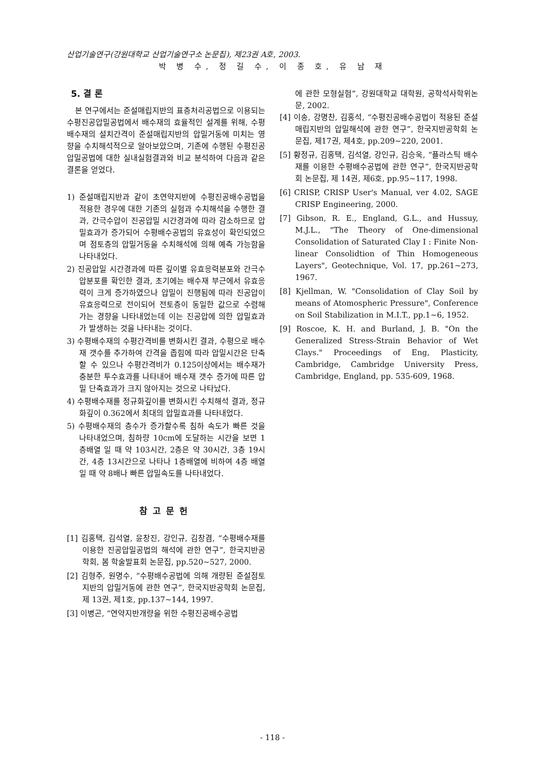산업기술연구(강원대학교 산업기술연구소 논문집), 제23권 A호, 2003.
박 병 수, 정 길 수, 이 종 호, 유 남 재
5. 결 론
본 연구에서는 준설매립지반의 표층처리공법으로 이용되는 수평진공압밀공법에서 배수재의 효율적인 설계를 위해, 수평배수재의 설치간격이 준설매립지반의 압밀거동에 미치는 영향을 수치해석적으로 알아보았으며, 기존에 수행된 수평진공압밀공법에 대한 실내실험결과와 비교 분석하여 다음과 같은 결론을 얻었다.
1) 준설매립지반과 같이 초연약지반에 수평진공배수공법을 적용한 경우에 대한 기존의 실험과 수치해석을 수행한 결과, 간극수압이 진공압밀 시간경과에 따라 감소하므로 압밀효과가 증가되어 수평배수공법의 유효성이 확인되었으며 점토층의 압밀거동을 수치해석에 의해 예측 가능함을 나타내었다.
2) 진공압밀 시간경과에 따른 깊이별 유효응력분포와 간극수압분포를 확인한 결과, 초기에는 배수재 부근에서 유효응력이 크게 증가하였으나 압밀이 진행됨에 따라 진공압이 유효응력으로 전이되어 전토층이 동일한 값으로 수렴해 가는 경향을 나타내었는데 이는 진공압에 의한 압밀효과가 발생하는 것을 나타내는 것이다.
3) 수평배수재의 수평간격비를 변화시킨 결과, 수평으로 배수재 갯수를 추가하여 간격을 좁힘에 따라 압밀시간은 단축할 수 있으나 수평간격비가 0.125이상에서는 배수재가 충분한 투수효과를 나타내어 배수재 갯수 증가에 따른 압밀 단축효과가 크지 않아지는 것으로 나타났다.
4) 수평배수재를 정규화깊이를 변화시킨 수치해석 결과, 정규화깊이 0.362에서 최대의 압밀효과를 나타내었다.
5) 수평배수재의 층수가 증가할수록 침하 속도가 빠른 것을 나타내었으며, 침하량 10cm에 도달하는 시간을 보면 1층배열 일 때 약 103시간, 2층은 약 30시간, 3층 19시간, 4층 13시간으로 나타나 1층배열에 비하여 4층 배열일 때 약 8배나 빠른 압밀속도를 나타내었다.
참고문헌
[1] 김홍택, 김석열, 윤창진, 강인규, 김창겸, “수평배수재를 이용한 진공압밀공법의 해석에 관한 연구”, 한국지반공학회, 봄 학술발표회 논문집, pp.520~527, 2000.
[2] 김형주, 원명수, “수평배수공법에 의해 개량된 준설점토지반의 압밀거동에 관한 연구”, 한국지반공학회 논문집, 제 13권, 제1호, pp.137~144, 1997.
[3] 이병곤, “연약지반개량을 위한 수평진공배수공법
에 관한 모형실험”, 강원대학교 대학원, 공학석사학위논문, 2002.
[4] 이송, 강명찬, 김홍석, “수평진공배수공법이 적용된 준설매립지반의 압밀해석에 관한 연구”, 한국지반공학회 논문집, 제17권, 제4호, pp.209~220, 2001.
[5] 황정규, 김홍택, 김석열, 강인규, 김승욱, “플라스틱 배수재를 이용한 수평배수공법에 관한 연구”, 한국지반공학회 논문집, 제 14권, 제6호, pp.95~117, 1998.
[6] CRISP, CRISP User's Manual, ver 4.02, SAGE CRISP Engineering, 2000.
[7] Gibson, R. E., England, G.L., and Hussuy, M.J.L., "The Theory of One-dimensional Consolidation of Saturated Clay I : Finite Non-linear Consolidtion of Thin Homogeneous Layers", Geotechnique, Vol. 17, pp.261~273, 1967.
[8] Kjellman, W. "Consolidation of Clay Soil by means of Atomospheric Pressure", Conference on Soil Stabilization in M.I.T., pp.1~6, 1952.
[9] Roscoe, K. H. and Burland, J. B. "On the Generalized Stress-Strain Behavior of Wet Clays." Proceedings of Eng, Plasticity, Cambridge, Cambridge University Press, Cambridge, England, pp. 535-609, 1968.
- 118 -